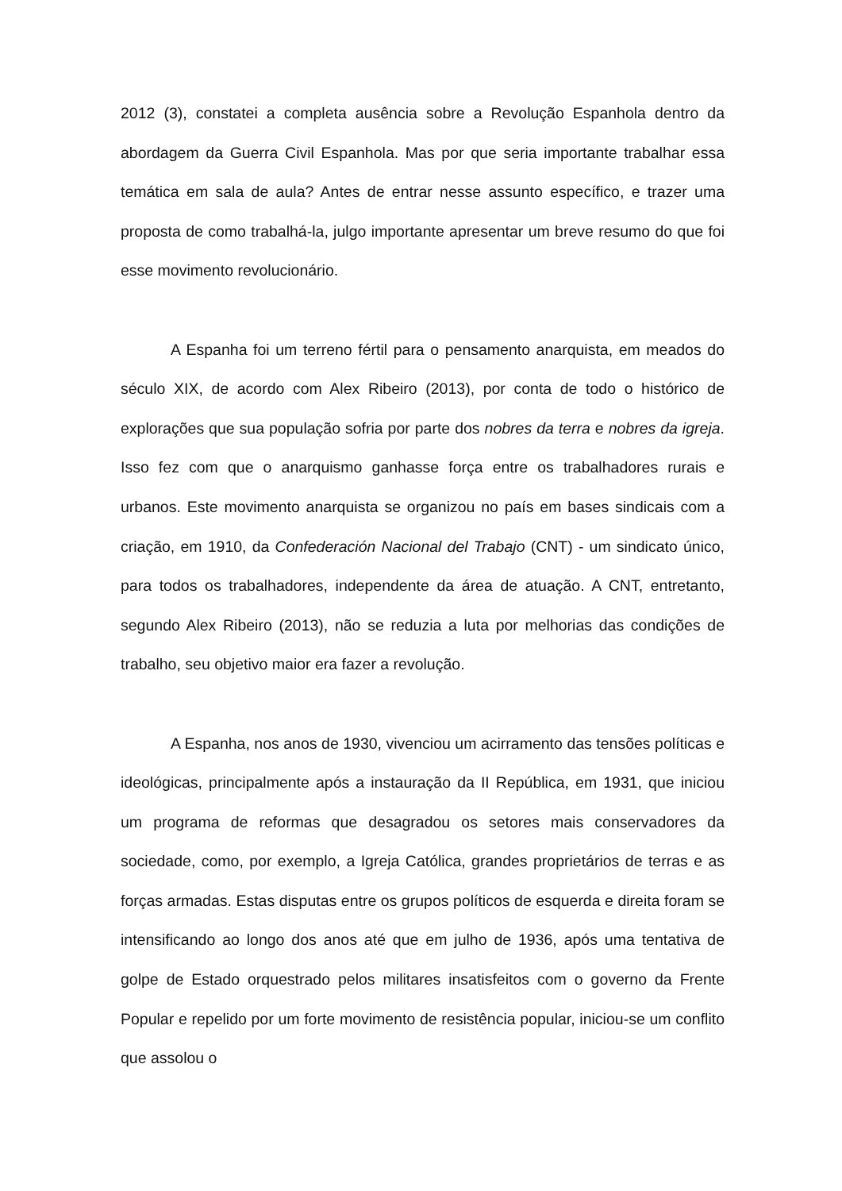2012 (3), constatei a completa ausência sobre a Revolução Espanhola dentro da abordagem da Guerra Civil Espanhola. Mas por que seria importante trabalhar essa temática em sala de aula? Antes de entrar nesse assunto específico, e trazer uma proposta de como trabalhá-la, julgo importante apresentar um breve resumo do que foi esse movimento revolucionário.
A Espanha foi um terreno fértil para o pensamento anarquista, em meados do século XIX, de acordo com Alex Ribeiro (2013), por conta de todo o histórico de explorações que sua população sofria por parte dos nobres da terra e nobres da igreja. Isso fez com que o anarquismo ganhasse força entre os trabalhadores rurais e urbanos. Este movimento anarquista se organizou no país em bases sindicais com a criação, em 1910, da Confederación Nacional del Trabajo (CNT) - um sindicato único, para todos os trabalhadores, independente da área de atuação. A CNT, entretanto, segundo Alex Ribeiro (2013), não se reduzia a luta por melhorias das condições de trabalho, seu objetivo maior era fazer a revolução.
A Espanha, nos anos de 1930, vivenciou um acirramento das tensões políticas e ideológicas, principalmente após a instauração da II República, em 1931, que iniciou um programa de reformas que desagradou os setores mais conservadores da sociedade, como, por exemplo, a Igreja Católica, grandes proprietários de terras e as forças armadas. Estas disputas entre os grupos políticos de esquerda e direita foram se intensificando ao longo dos anos até que em julho de 1936, após uma tentativa de golpe de Estado orquestrado pelos militares insatisfeitos com o governo da Frente Popular e repelido por um forte movimento de resistência popular, iniciou-se um conflito que assolou o